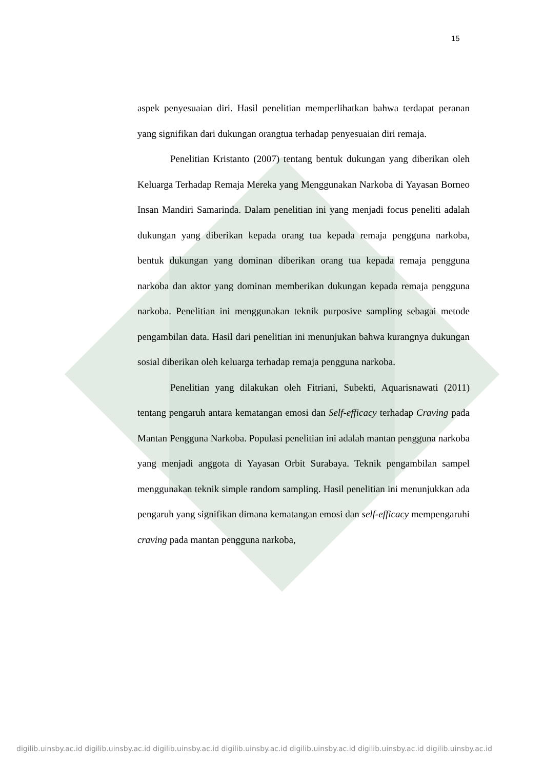15
aspek penyesuaian diri. Hasil penelitian memperlihatkan bahwa terdapat peranan yang signifikan dari dukungan orangtua terhadap penyesuaian diri remaja.
Penelitian Kristanto (2007) tentang bentuk dukungan yang diberikan oleh Keluarga Terhadap Remaja Mereka yang Menggunakan Narkoba di Yayasan Borneo Insan Mandiri Samarinda. Dalam penelitian ini yang menjadi focus peneliti adalah dukungan yang diberikan kepada orang tua kepada remaja pengguna narkoba, bentuk dukungan yang dominan diberikan orang tua kepada remaja pengguna narkoba dan aktor yang dominan memberikan dukungan kepada remaja pengguna narkoba. Penelitian ini menggunakan teknik purposive sampling sebagai metode pengambilan data. Hasil dari penelitian ini menunjukan bahwa kurangnya dukungan sosial diberikan oleh keluarga terhadap remaja pengguna narkoba.
Penelitian yang dilakukan oleh Fitriani, Subekti, Aquarisnawati (2011) tentang pengaruh antara kematangan emosi dan Self-efficacy terhadap Craving pada Mantan Pengguna Narkoba. Populasi penelitian ini adalah mantan pengguna narkoba yang menjadi anggota di Yayasan Orbit Surabaya. Teknik pengambilan sampel menggunakan teknik simple random sampling. Hasil penelitian ini menunjukkan ada pengaruh yang signifikan dimana kematangan emosi dan self-efficacy mempengaruhi craving pada mantan pengguna narkoba,
digilib.uinsby.ac.id digilib.uinsby.ac.id digilib.uinsby.ac.id digilib.uinsby.ac.id digilib.uinsby.ac.id digilib.uinsby.ac.id digilib.uinsby.ac.id